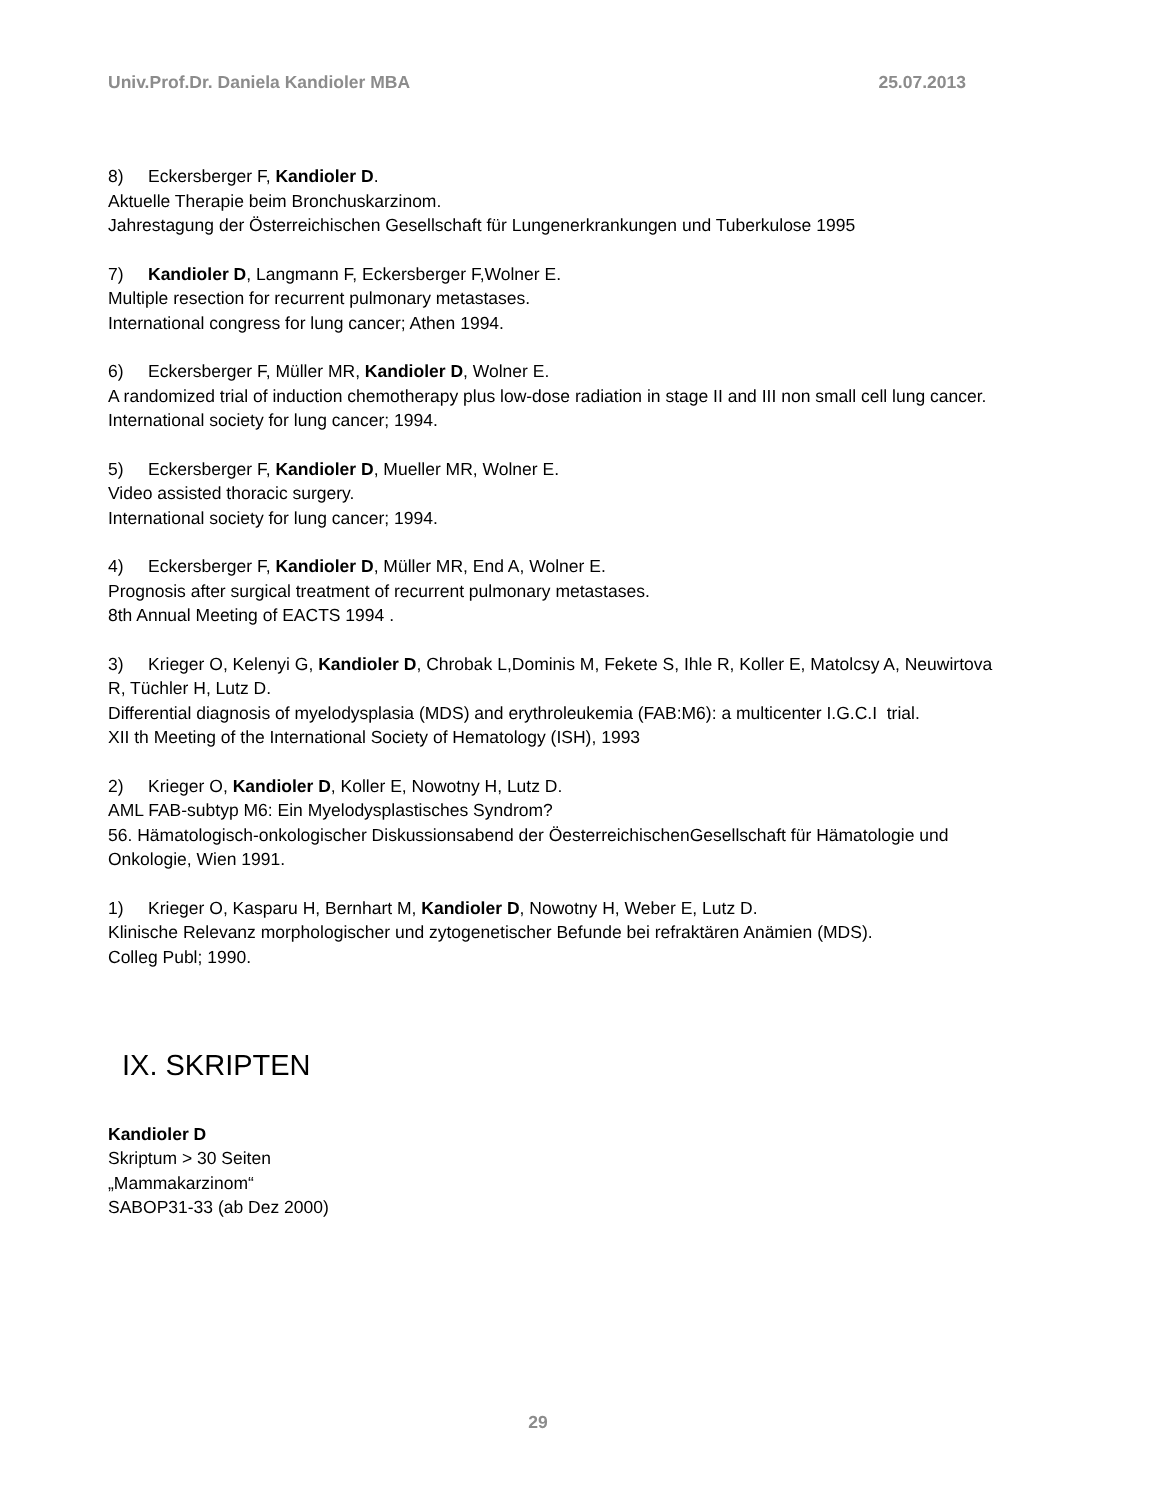Univ.Prof.Dr. Daniela Kandioler MBA 25.07.2013
8) Eckersberger F, Kandioler D.
Aktuelle Therapie beim Bronchuskarzinom.
Jahrestagung der Österreichischen Gesellschaft für Lungenerkrankungen und Tuberkulose 1995
7) Kandioler D, Langmann F, Eckersberger F,Wolner E.
Multiple resection for recurrent pulmonary metastases.
International congress for lung cancer; Athen 1994.
6) Eckersberger F, Müller MR, Kandioler D, Wolner E.
A randomized trial of induction chemotherapy plus low-dose radiation in stage II and III non small cell lung cancer.
International society for lung cancer; 1994.
5) Eckersberger F, Kandioler D, Mueller MR, Wolner E.
Video assisted thoracic surgery.
International society for lung cancer; 1994.
4) Eckersberger F, Kandioler D, Müller MR, End A, Wolner E.
Prognosis after surgical treatment of recurrent pulmonary metastases.
8th Annual Meeting of EACTS 1994 .
3) Krieger O, Kelenyi G, Kandioler D, Chrobak L,Dominis M, Fekete S, Ihle R, Koller E, Matolcsy A, Neuwirtova R, Tüchler H, Lutz D.
Differential diagnosis of myelodysplasia (MDS) and erythroleukemia (FAB:M6): a multicenter I.G.C.I trial.
XII th Meeting of the International Society of Hematology (ISH), 1993
2) Krieger O, Kandioler D, Koller E, Nowotny H, Lutz D.
AML FAB-subtyp M6: Ein Myelodysplastisches Syndrom?
56. Hämatologisch-onkologischer Diskussionsabend der ÖesterreichischenGesellschaft für Hämatologie und Onkologie, Wien 1991.
1) Krieger O, Kasparu H, Bernhart M, Kandioler D, Nowotny H, Weber E, Lutz D.
Klinische Relevanz morphologischer und zytogenetischer Befunde bei refraktären Anämien (MDS).
Colleg Publ; 1990.
IX. SKRIPTEN
Kandioler D
Skriptum > 30 Seiten
„Mammakarzinom“
SABOP31-33 (ab Dez 2000)
29